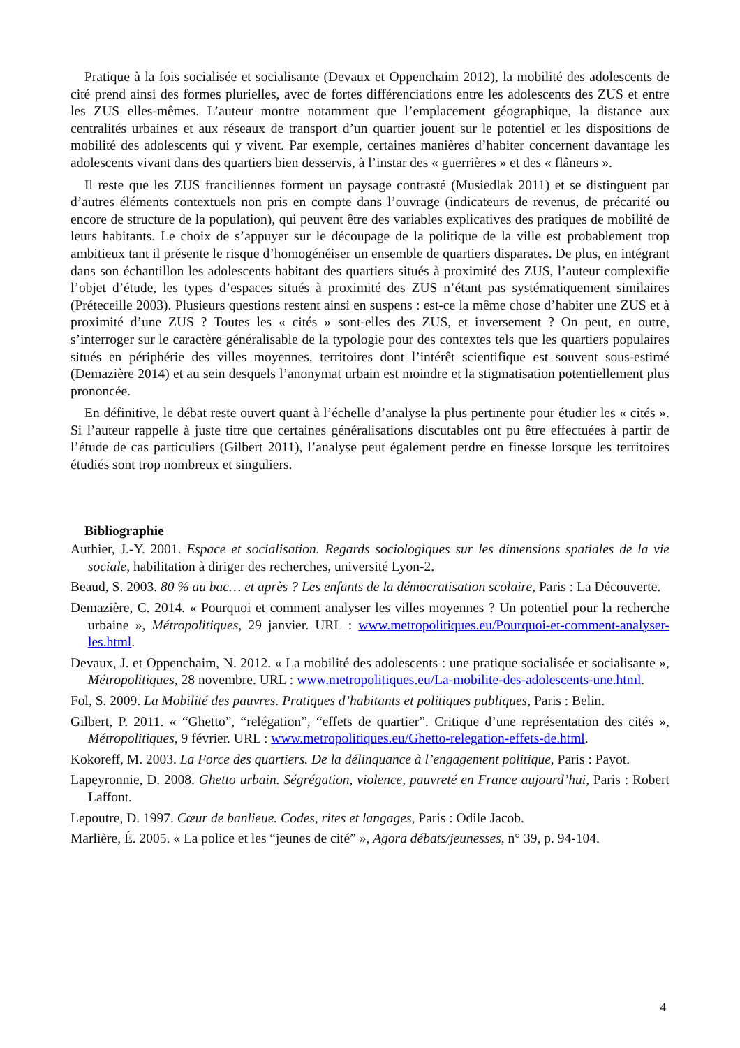Pratique à la fois socialisée et socialisante (Devaux et Oppenchaim 2012), la mobilité des adolescents de cité prend ainsi des formes plurielles, avec de fortes différenciations entre les adolescents des ZUS et entre les ZUS elles-mêmes. L’auteur montre notamment que l’emplacement géographique, la distance aux centralités urbaines et aux réseaux de transport d’un quartier jouent sur le potentiel et les dispositions de mobilité des adolescents qui y vivent. Par exemple, certaines manières d’habiter concernent davantage les adolescents vivant dans des quartiers bien desservis, à l’instar des « guerrières » et des « flâneurs ».
Il reste que les ZUS franciliennes forment un paysage contrasté (Musiedlak 2011) et se distinguent par d’autres éléments contextuels non pris en compte dans l’ouvrage (indicateurs de revenus, de précarité ou encore de structure de la population), qui peuvent être des variables explicatives des pratiques de mobilité de leurs habitants. Le choix de s’appuyer sur le découpage de la politique de la ville est probablement trop ambitieux tant il présente le risque d’homogénéiser un ensemble de quartiers disparates. De plus, en intégrant dans son échantillon les adolescents habitant des quartiers situés à proximité des ZUS, l’auteur complexifie l’objet d’étude, les types d’espaces situés à proximité des ZUS n’étant pas systématiquement similaires (Préteceille 2003). Plusieurs questions restent ainsi en suspens : est-ce la même chose d’habiter une ZUS et à proximité d’une ZUS ? Toutes les « cités » sont-elles des ZUS, et inversement ? On peut, en outre, s’interroger sur le caractère généralisable de la typologie pour des contextes tels que les quartiers populaires situés en périphérie des villes moyennes, territoires dont l’intérêt scientifique est souvent sous-estimé (Demazière 2014) et au sein desquels l’anonymat urbain est moindre et la stigmatisation potentiellement plus prononcée.
En définitive, le débat reste ouvert quant à l’échelle d’analyse la plus pertinente pour étudier les « cités ». Si l’auteur rappelle à juste titre que certaines généralisations discutables ont pu être effectuées à partir de l’étude de cas particuliers (Gilbert 2011), l’analyse peut également perdre en finesse lorsque les territoires étudiés sont trop nombreux et singuliers.
Bibliographie
Authier, J.-Y. 2001. Espace et socialisation. Regards sociologiques sur les dimensions spatiales de la vie sociale, habilitation à diriger des recherches, université Lyon-2.
Beaud, S. 2003. 80 % au bac… et après ? Les enfants de la démocratisation scolaire, Paris : La Découverte.
Demazière, C. 2014. « Pourquoi et comment analyser les villes moyennes ? Un potentiel pour la recherche urbaine », Métropolitiques, 29 janvier. URL : www.metropolitiques.eu/Pourquoi-et-comment-analyser-les.html.
Devaux, J. et Oppenchaim, N. 2012. « La mobilité des adolescents : une pratique socialisée et socialisante », Métropolitiques, 28 novembre. URL : www.metropolitiques.eu/La-mobilite-des-adolescents-une.html.
Fol, S. 2009. La Mobilité des pauvres. Pratiques d’habitants et politiques publiques, Paris : Belin.
Gilbert, P. 2011. « “Ghetto”, “relégation”, “effets de quartier”. Critique d’une représentation des cités », Métropolitiques, 9 février. URL : www.metropolitiques.eu/Ghetto-relegation-effets-de.html.
Kokoreff, M. 2003. La Force des quartiers. De la délinquance à l’engagement politique, Paris : Payot.
Lapeyronnie, D. 2008. Ghetto urbain. Ségrégation, violence, pauvreté en France aujourd’hui, Paris : Robert Laffont.
Lepoutre, D. 1997. Cœur de banlieue. Codes, rites et langages, Paris : Odile Jacob.
Marlière, É. 2005. « La police et les “jeunes de cité” », Agora débats/jeunesses, n° 39, p. 94-104.
4